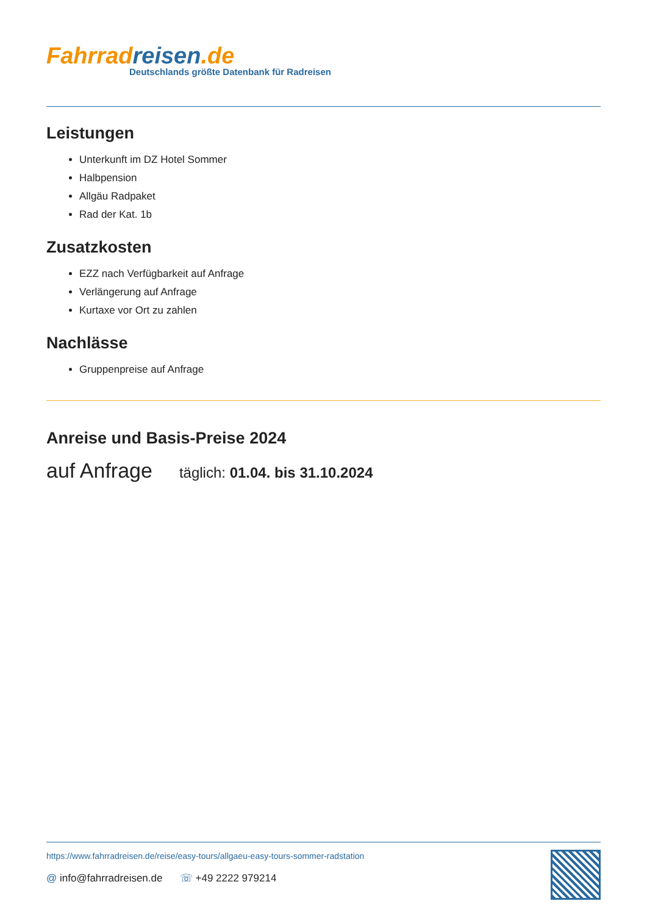Fahrrad reisen.de
Deutschlands größte Datenbank für Radreisen
Leistungen
Unterkunft im DZ Hotel Sommer
Halbpension
Allgäu Radpaket
Rad der Kat. 1b
Zusatzkosten
EZZ nach Verfügbarkeit auf Anfrage
Verlängerung auf Anfrage
Kurtaxe vor Ort zu zahlen
Nachlässe
Gruppenpreise auf Anfrage
Anreise und Basis-Preise 2024
auf Anfrage täglich: 01.04. bis 31.10.2024
https://www.fahrradreisen.de/reise/easy-tours/allgaeu-easy-tours-sommer-radstation
@ info@fahrradreisen.de ☏ +49 2222 979214